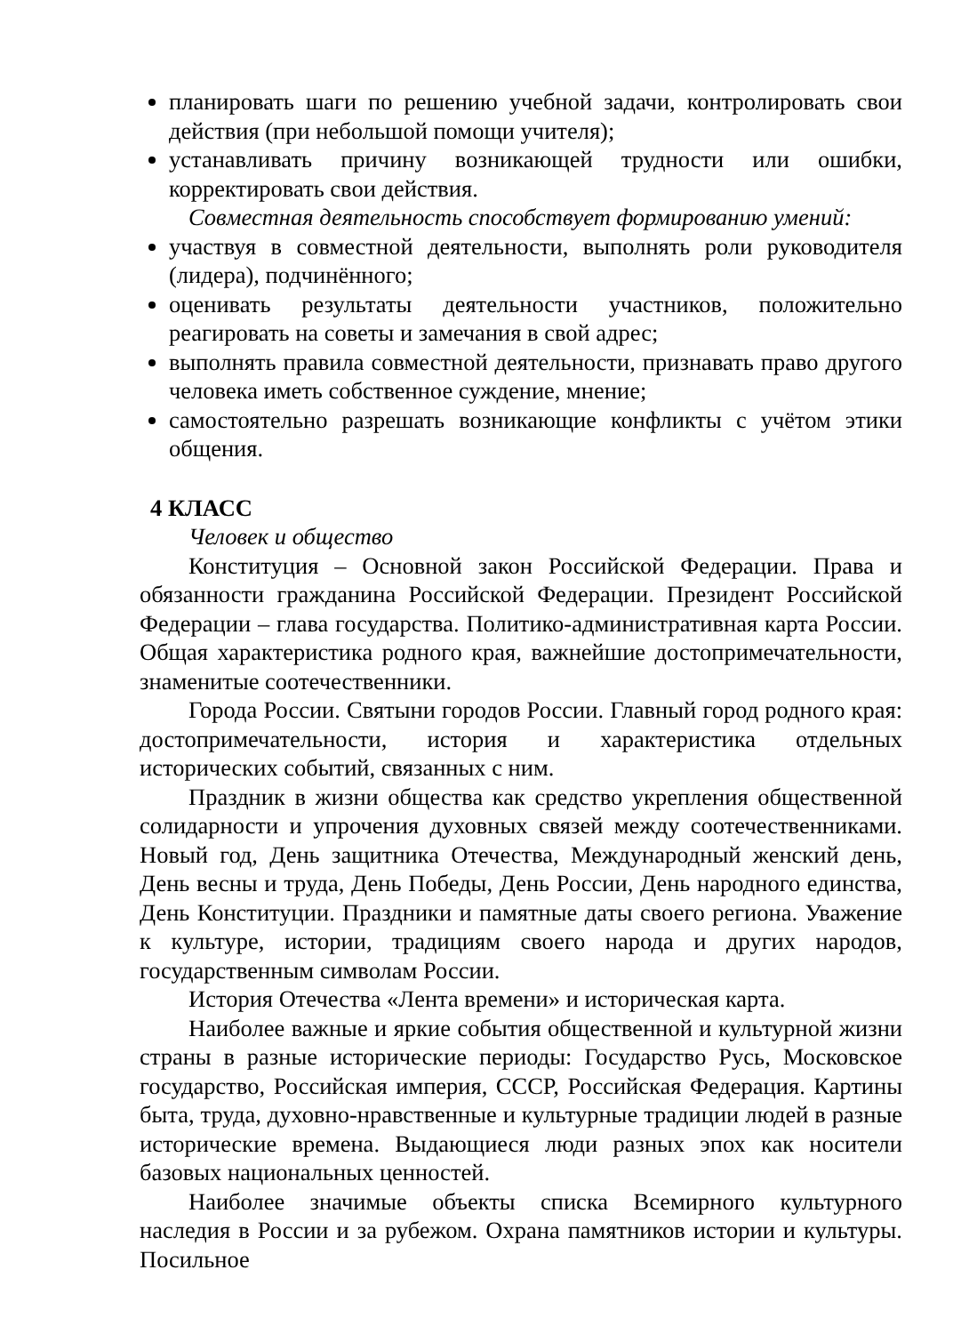планировать шаги по решению учебной задачи, контролировать свои действия (при небольшой помощи учителя);
устанавливать причину возникающей трудности или ошибки, корректировать свои действия.
Совместная деятельность способствует формированию умений:
участвуя в совместной деятельности, выполнять роли руководителя (лидера), подчинённого;
оценивать результаты деятельности участников, положительно реагировать на советы и замечания в свой адрес;
выполнять правила совместной деятельности, признавать право другого человека иметь собственное суждение, мнение;
самостоятельно разрешать возникающие конфликты с учётом этики общения.
4 КЛАСС
Человек и общество
Конституция – Основной закон Российской Федерации. Права и обязанности гражданина Российской Федерации. Президент Российской Федерации – глава государства. Политико-административная карта России. Общая характеристика родного края, важнейшие достопримечательности, знаменитые соотечественники.
Города России. Святыни городов России. Главный город родного края: достопримечательности, история и характеристика отдельных исторических событий, связанных с ним.
Праздник в жизни общества как средство укрепления общественной солидарности и упрочения духовных связей между соотечественниками. Новый год, День защитника Отечества, Международный женский день, День весны и труда, День Победы, День России, День народного единства, День Конституции. Праздники и памятные даты своего региона. Уважение к культуре, истории, традициям своего народа и других народов, государственным символам России.
История Отечества «Лента времени» и историческая карта.
Наиболее важные и яркие события общественной и культурной жизни страны в разные исторические периоды: Государство Русь, Московское государство, Российская империя, СССР, Российская Федерация. Картины быта, труда, духовно-нравственные и культурные традиции людей в разные исторические времена. Выдающиеся люди разных эпох как носители базовых национальных ценностей.
Наиболее значимые объекты списка Всемирного культурного наследия в России и за рубежом. Охрана памятников истории и культуры. Посильное